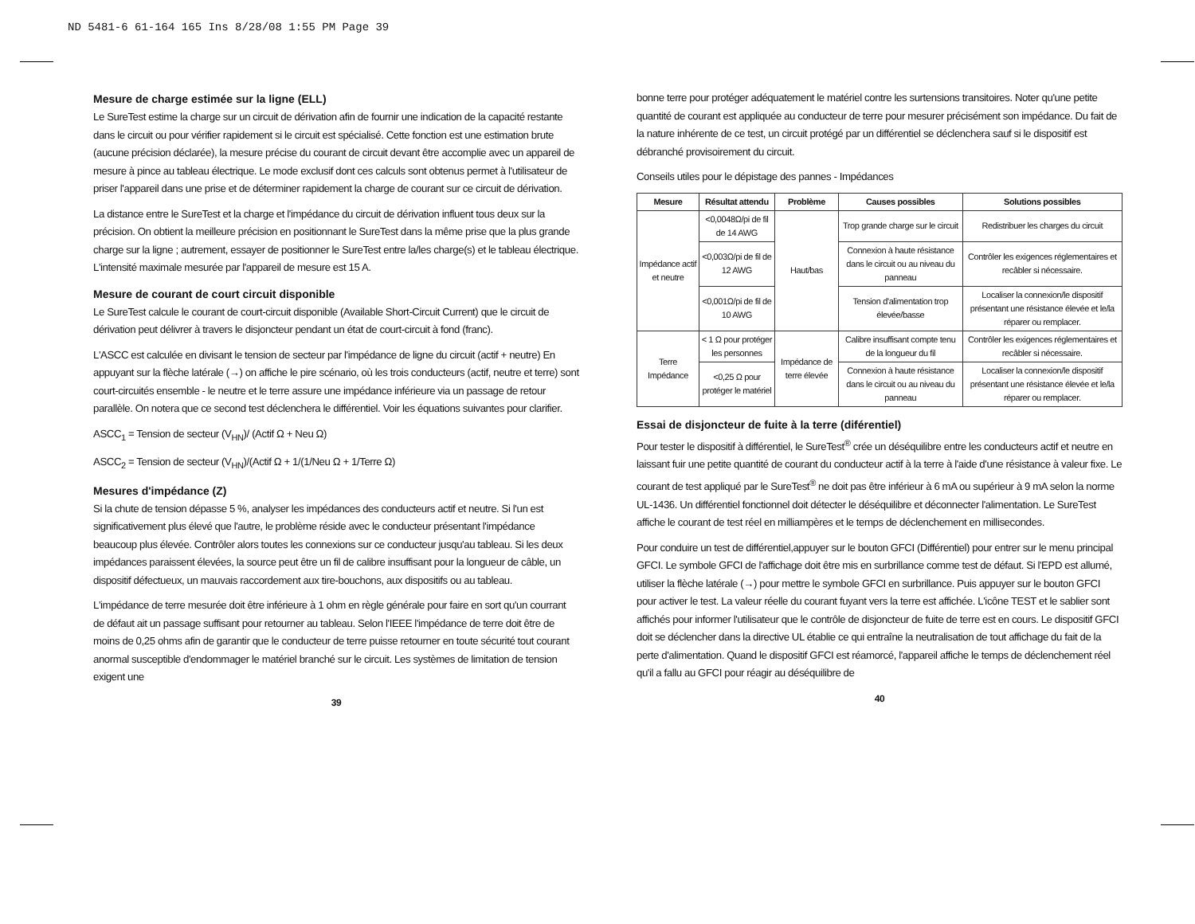ND 5481-6 61-164 165 Ins 8/28/08 1:55 PM Page 39
Mesure de charge estimée sur la ligne (ELL)
Le SureTest estime la charge sur un circuit de dérivation afin de fournir une indication de la capacité restante dans le circuit ou pour vérifier rapidement si le circuit est spécialisé. Cette fonction est une estimation brute (aucune précision déclarée), la mesure précise du courant de circuit devant être accomplie avec un appareil de mesure à pince au tableau électrique. Le mode exclusif dont ces calculs sont obtenus permet à l'utilisateur de priser l'appareil dans une prise et de déterminer rapidement la charge de courant sur ce circuit de dérivation.
La distance entre le SureTest et la charge et l'impédance du circuit de dérivation influent tous deux sur la précision. On obtient la meilleure précision en positionnant le SureTest dans la même prise que la plus grande charge sur la ligne ; autrement, essayer de positionner le SureTest entre la/les charge(s) et le tableau électrique. L'intensité maximale mesurée par l'appareil de mesure est 15 A.
Mesure de courant de court circuit disponible
Le SureTest calcule le courant de court-circuit disponible (Available Short-Circuit Current) que le circuit de dérivation peut délivrer à travers le disjoncteur pendant un état de court-circuit à fond (franc).
L'ASCC est calculée en divisant le tension de secteur par l'impédance de ligne du circuit (actif + neutre) En appuyant sur la flèche latérale (→) on affiche le pire scénario, où les trois conducteurs (actif, neutre et terre) sont court-circuités ensemble - le neutre et le terre assure une impédance inférieure via un passage de retour parallèle. On notera que ce second test déclenchera le différentiel. Voir les équations suivantes pour clarifier.
ASCC<sub>1</sub> = Tension de secteur (V<sub>HN</sub>)/ (Actif Ω + Neu Ω)
ASCC<sub>2</sub> = Tension de secteur (V<sub>HN</sub>)/(Actif Ω + 1/(1/Neu Ω + 1/Terre Ω)
Mesures d'impédance (Z)
Si la chute de tension dépasse 5 %, analyser les impédances des conducteurs actif et neutre. Si l'un est significativement plus élevé que l'autre, le problème réside avec le conducteur présentant l'impédance beaucoup plus élevée. Contrôler alors toutes les connexions sur ce conducteur jusqu'au tableau. Si les deux impédances paraissent élevées, la source peut être un fil de calibre insuffisant pour la longueur de câble, un dispositif défectueux, un mauvais raccordement aux tire-bouchons, aux dispositifs ou au tableau.
L'impédance de terre mesurée doit être inférieure à 1 ohm en règle générale pour faire en sort qu'un courrant de défaut ait un passage suffisant pour retourner au tableau. Selon l'IEEE l'impédance de terre doit être de moins de 0,25 ohms afin de garantir que le conducteur de terre puisse retourner en toute sécurité tout courant anormal susceptible d'endommager le matériel branché sur le circuit. Les systèmes de limitation de tension exigent une
39
bonne terre pour protéger adéquatement le matériel contre les surtensions transitoires. Noter qu'une petite quantité de courant est appliquée au conducteur de terre pour mesurer précisément son impédance. Du fait de la nature inhérente de ce test, un circuit protégé par un différentiel se déclenchera sauf si le dispositif est débranché provisoirement du circuit.
Conseils utiles pour le dépistage des pannes - Impédances
| Mesure | Résultat attendu | Problème | Causes possibles | Solutions possibles |
| --- | --- | --- | --- | --- |
| Impédance actif et neutre | <0,0048Ω/pi de fil de 14 AWG | Haut/bas | Trop grande charge sur le circuit | Redistribuer les charges du circuit |
| | <0,003Ω/pi de fil de 12 AWG | | Connexion à haute résistance dans le circuit ou au niveau du panneau | Contrôler les exigences réglementaires et recâbler si nécessaire. |
| | <0,001Ω/pi de fil de 10 AWG | | Tension d'alimentation trop élevée/basse | Localiser la connexion/le dispositif présentant une résistance élevée et le/la réparer ou remplacer. |
| Terre Impédance | < 1 Ω pour protéger les personnes | Impédance de terre élevée | Calibre insuffisant compte tenu de la longueur du fil | Contrôler les exigences réglementaires et recâbler si nécessaire. |
| | <0,25 Ω pour protéger le matériel | | Connexion à haute résistance dans le circuit ou au niveau du panneau | Localiser la connexion/le dispositif présentant une résistance élevée et le/la réparer ou remplacer. |
Essai de disjoncteur de fuite à la terre (diférentiel)
Pour tester le dispositif à différentiel, le SureTest<sup>®</sup> crée un déséquilibre entre les conducteurs actif et neutre en laissant fuir une petite quantité de courant du conducteur actif à la terre à l'aide d'une résistance à valeur fixe. Le courant de test appliqué par le SureTest<sup>®</sup> ne doit pas être inférieur à 6 mA ou supérieur à 9 mA selon la norme UL-1436. Un différentiel fonctionnel doit détecter le déséquilibre et déconnecter l'alimentation. Le SureTest affiche le courant de test réel en milliampères et le temps de déclenchement en millisecondes.
Pour conduire un test de différentiel,appuyer sur le bouton GFCI (Différentiel) pour entrer sur le menu principal GFCI. Le symbole GFCI de l'affichage doit être mis en surbrillance comme test de défaut. Si l'EPD est allumé, utiliser la flèche latérale (→) pour mettre le symbole GFCI en surbrillance. Puis appuyer sur le bouton GFCI pour activer le test. La valeur réelle du courant fuyant vers la terre est affichée. L'icône TEST et le sablier sont affichés pour informer l'utilisateur que le contrôle de disjoncteur de fuite de terre est en cours. Le dispositif GFCI doit se déclencher dans la directive UL établie ce qui entraîne la neutralisation de tout affichage du fait de la perte d'alimentation. Quand le dispositif GFCI est réamorcé, l'appareil affiche le temps de déclenchement réel qu'il a fallu au GFCI pour réagir au déséquilibre de
40